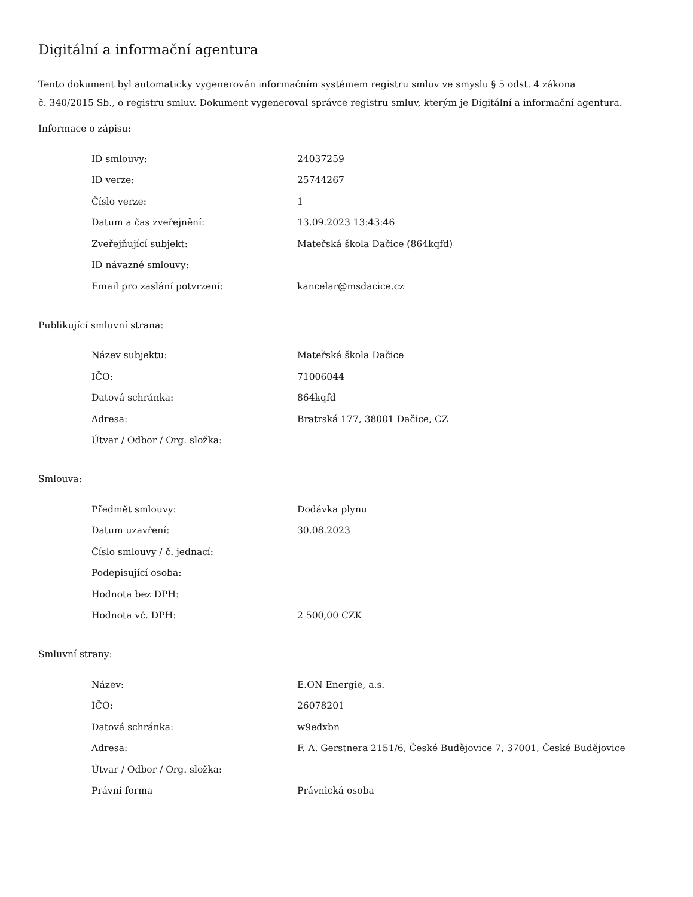Digitální a informační agentura
Tento dokument byl automaticky vygenerován informačním systémem registru smluv ve smyslu § 5 odst. 4 zákona
č. 340/2015 Sb., o registru smluv. Dokument vygeneroval správce registru smluv, kterým je Digitální a informační agentura.
Informace o zápisu:
| ID smlouvy: | 24037259 |
| ID verze: | 25744267 |
| Číslo verze: | 1 |
| Datum a čas zveřejnění: | 13.09.2023 13:43:46 |
| Zveřejňující subjekt: | Mateřská škola Dačice (864kqfd) |
| ID návazné smlouvy: | |
| Email pro zaslání potvrzení: | kancelar@msdacice.cz |
Publikující smluvní strana:
| Název subjektu: | Mateřská škola Dačice |
| IČO: | 71006044 |
| Datová schránka: | 864kqfd |
| Adresa: | Bratrská 177, 38001 Dačice, CZ |
| Útvar / Odbor / Org. složka: | |
Smlouva:
| Předmět smlouvy: | Dodávka plynu |
| Datum uzavření: | 30.08.2023 |
| Číslo smlouvy / č. jednací: | |
| Podepisující osoba: | |
| Hodnota bez DPH: | |
| Hodnota vč. DPH: | 2 500,00 CZK |
Smluvní strany:
| Název: | E.ON Energie, a.s. |
| IČO: | 26078201 |
| Datová schránka: | w9edxbn |
| Adresa: | F. A. Gerstnera 2151/6, České Budějovice 7, 37001, České Budějovice |
| Útvar / Odbor / Org. složka: | |
| Právní forma | Právnická osoba |